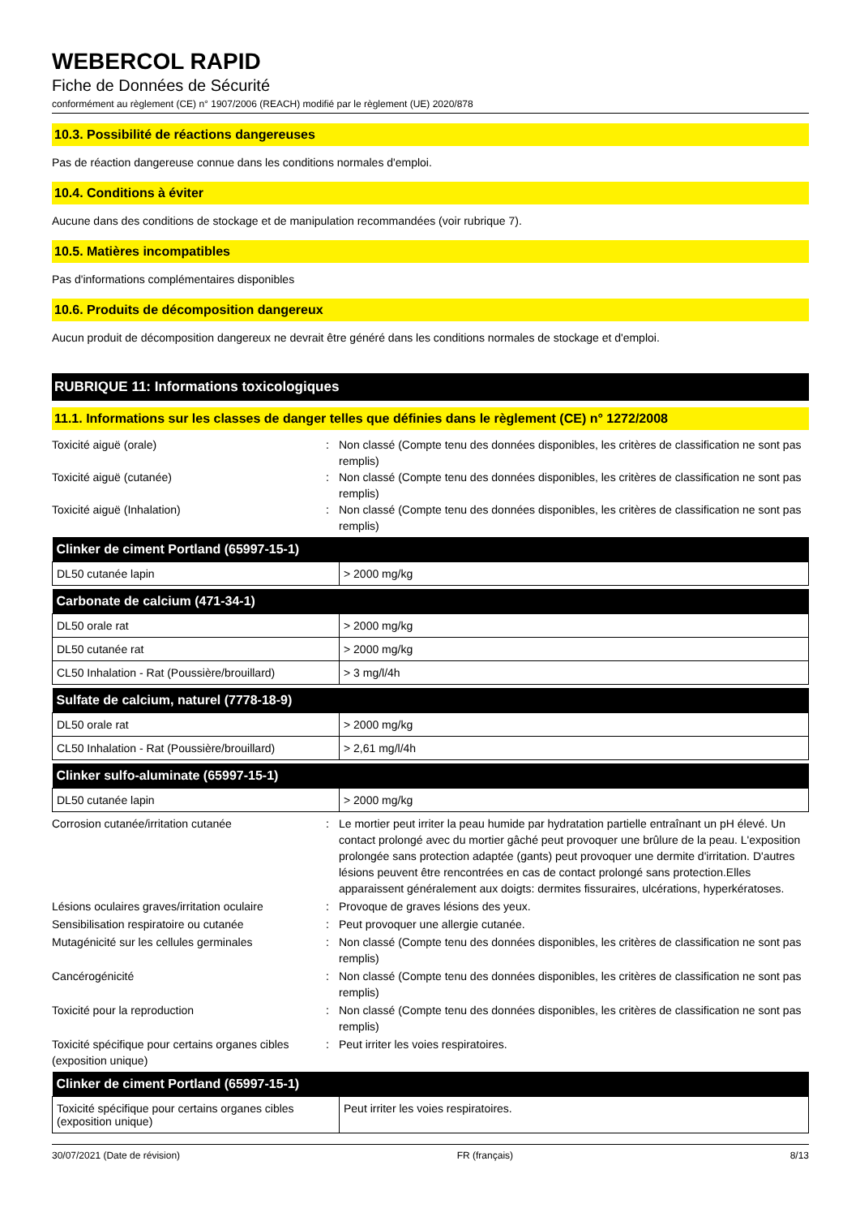WEBERCOL RAPID
Fiche de Données de Sécurité
conformément au règlement (CE) n° 1907/2006 (REACH) modifié par le règlement (UE) 2020/878
10.3. Possibilité de réactions dangereuses
Pas de réaction dangereuse connue dans les conditions normales d'emploi.
10.4. Conditions à éviter
Aucune dans des conditions de stockage et de manipulation recommandées (voir rubrique 7).
10.5. Matières incompatibles
Pas d'informations complémentaires disponibles
10.6. Produits de décomposition dangereux
Aucun produit de décomposition dangereux ne devrait être généré dans les conditions normales de stockage et d'emploi.
RUBRIQUE 11: Informations toxicologiques
11.1. Informations sur les classes de danger telles que définies dans le règlement (CE) n° 1272/2008
Toxicité aiguë (orale) : Non classé (Compte tenu des données disponibles, les critères de classification ne sont pas remplis)
Toxicité aiguë (cutanée) : Non classé (Compte tenu des données disponibles, les critères de classification ne sont pas remplis)
Toxicité aiguë (Inhalation) : Non classé (Compte tenu des données disponibles, les critères de classification ne sont pas remplis)
| Clinker de ciment Portland (65997-15-1) | |
| --- | --- |
| DL50 cutanée lapin | > 2000 mg/kg |
| Carbonate de calcium (471-34-1) | |
| --- | --- |
| DL50 orale rat | > 2000 mg/kg |
| DL50 cutanée rat | > 2000 mg/kg |
| CL50 Inhalation - Rat (Poussière/brouillard) | > 3 mg/l/4h |
| Sulfate de calcium, naturel (7778-18-9) | |
| --- | --- |
| DL50 orale rat | > 2000 mg/kg |
| CL50 Inhalation - Rat (Poussière/brouillard) | > 2,61 mg/l/4h |
| Clinker sulfo-aluminate (65997-15-1) | |
| --- | --- |
| DL50 cutanée lapin | > 2000 mg/kg |
Corrosion cutanée/irritation cutanée : Le mortier peut irriter la peau humide par hydratation partielle entraînant un pH élevé. Un contact prolongé avec du mortier gâché peut provoquer une brûlure de la peau. L'exposition prolongée sans protection adaptée (gants) peut provoquer une dermite d'irritation. D'autres lésions peuvent être rencontrées en cas de contact prolongé sans protection.Elles apparaissent généralement aux doigts: dermites fissuraires, ulcérations, hyperkératoses.
Lésions oculaires graves/irritation oculaire
: Provoque de graves lésions des yeux.
Sensibilisation respiratoire ou cutanée : Peut provoquer une allergie cutanée.
Mutagénicité sur les cellules germinales : Non classé (Compte tenu des données disponibles, les critères de classification ne sont pas remplis)
Cancérogénicité : Non classé (Compte tenu des données disponibles, les critères de classification ne sont pas remplis)
Toxicité pour la reproduction : Non classé (Compte tenu des données disponibles, les critères de classification ne sont pas remplis)
Toxicité spécifique pour certains organes cibles (exposition unique)
: Peut irriter les voies respiratoires.
| Clinker de ciment Portland (65997-15-1) | |
| --- | --- |
| Toxicité spécifique pour certains organes cibles (exposition unique) | Peut irriter les voies respiratoires. |
30/07/2021 (Date de révision) FR (français) 8/13